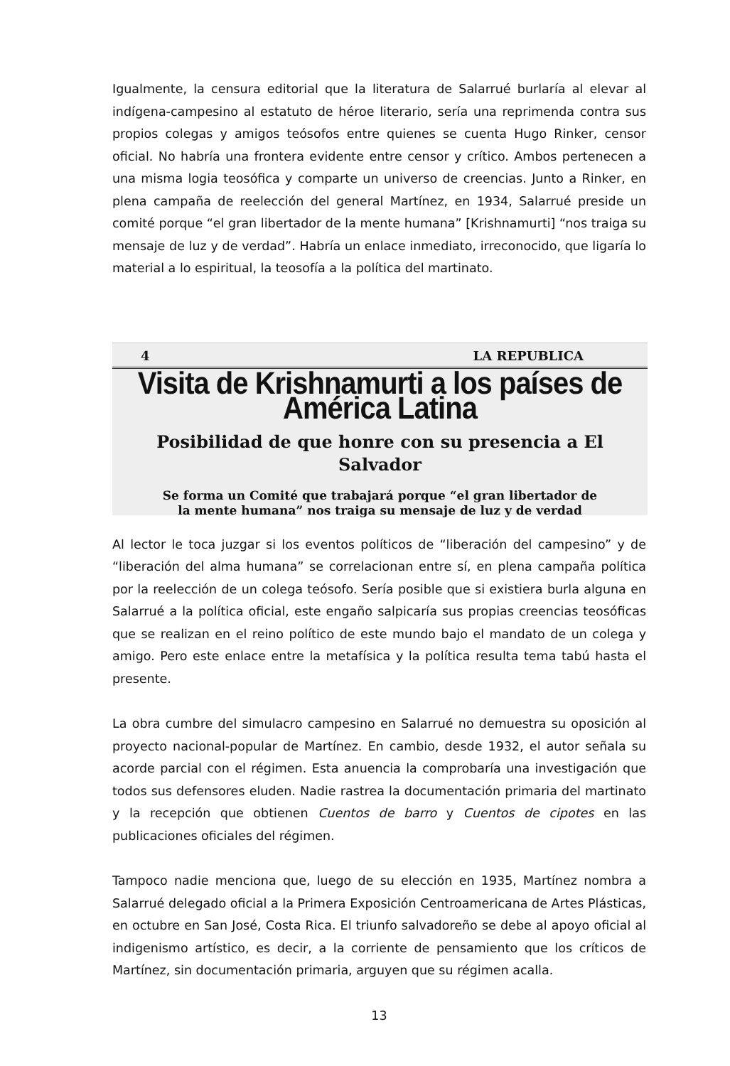Igualmente, la censura editorial que la literatura de Salarrué burlaría al elevar al indígena-campesino al estatuto de héroe literario, sería una reprimenda contra sus propios colegas y amigos teósofos entre quienes se cuenta Hugo Rinker, censor oficial. No habría una frontera evidente entre censor y crítico. Ambos pertenecen a una misma logia teosófica y comparte un universo de creencias. Junto a Rinker, en plena campaña de reelección del general Martínez, en 1934, Salarrué preside un comité porque “el gran libertador de la mente humana” [Krishnamurti] “nos traiga su mensaje de luz y de verdad”. Habría un enlace inmediato, irreconocido, que ligaría lo material a lo espiritual, la teosofía a la política del martinato.
4 LA REPUBLICA
Visita de Krishnamurti a los países de América Latina
Posibilidad de que honre con su presencia a El Salvador
Se forma un Comité que trabajará porque “el gran libertador de
la mente humana” nos traiga su mensaje de luz y de verdad
Al lector le toca juzgar si los eventos políticos de “liberación del campesino” y de “liberación del alma humana” se correlacionan entre sí, en plena campaña política por la reelección de un colega teósofo. Sería posible que si existiera burla alguna en Salarrué a la política oficial, este engaño salpicaría sus propias creencias teosóficas que se realizan en el reino político de este mundo bajo el mandato de un colega y amigo. Pero este enlace entre la metafísica y la política resulta tema tabú hasta el presente.
La obra cumbre del simulacro campesino en Salarrué no demuestra su oposición al proyecto nacional-popular de Martínez. En cambio, desde 1932, el autor señala su acorde parcial con el régimen. Esta anuencia la comprobaría una investigación que todos sus defensores eluden. Nadie rastrea la documentación primaria del martinato y la recepción que obtienen Cuentos de barro y Cuentos de cipotes en las publicaciones oficiales del régimen.
Tampoco nadie menciona que, luego de su elección en 1935, Martínez nombra a Salarrué delegado oficial a la Primera Exposición Centroamericana de Artes Plásticas, en octubre en San José, Costa Rica. El triunfo salvadoreño se debe al apoyo oficial al indigenismo artístico, es decir, a la corriente de pensamiento que los críticos de Martínez, sin documentación primaria, arguyen que su régimen acalla.
13